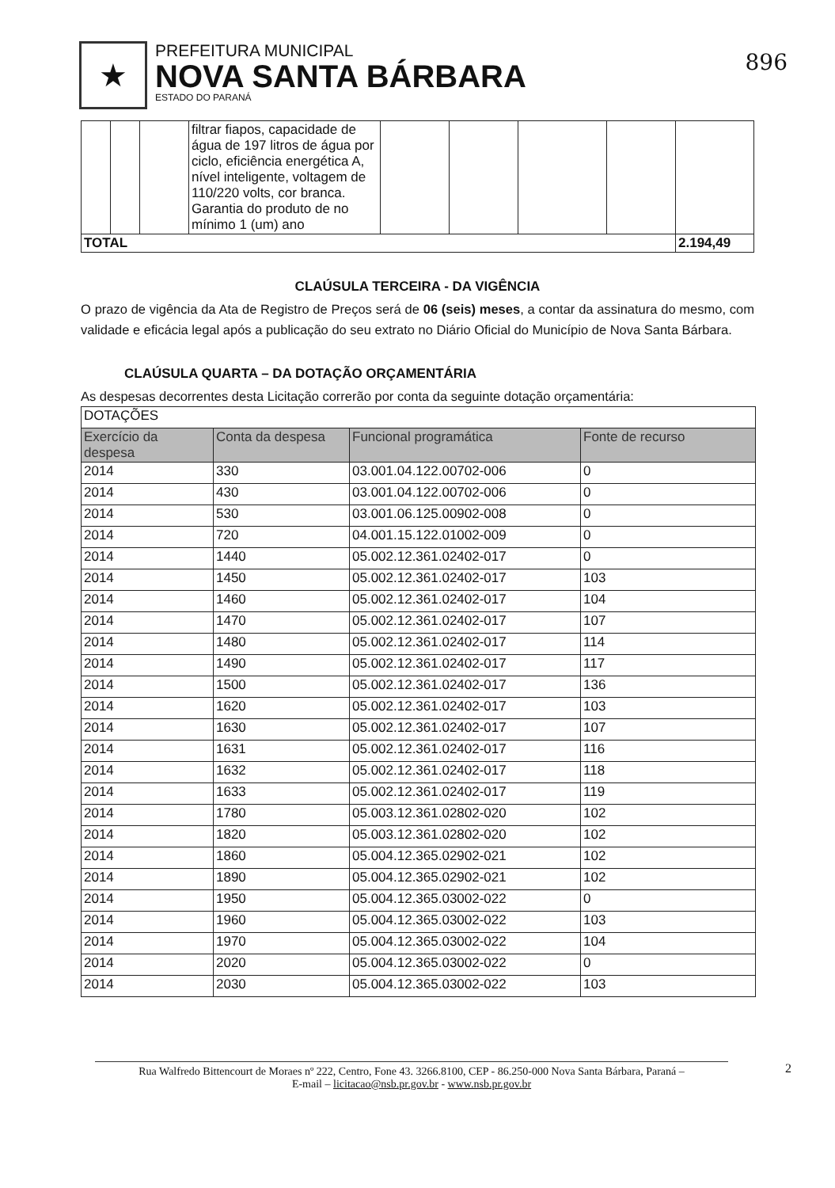★
PREFEITURA MUNICIPAL
NOVA SANTA BÁRBARA
ESTADO DO PARANÁ
896
| | | | filtrar fiapos, capacidade de água de 197 litros de água por ciclo, eficiência energética A, nível inteligente, voltagem de 110/220 volts, cor branca. Garantia do produto de no mínimo 1 (um) ano | | | | | |
| TOTAL | | | | | | | | 2.194,49 |
CLAÚSULA TERCEIRA - DA VIGÊNCIA
O prazo de vigência da Ata de Registro de Preços será de 06 (seis) meses, a contar da assinatura do mesmo, com validade e eficácia legal após a publicação do seu extrato no Diário Oficial do Município de Nova Santa Bárbara.
CLAÚSULA QUARTA – DA DOTAÇÃO ORÇAMENTÁRIA
As despesas decorrentes desta Licitação correrão por conta da seguinte dotação orçamentária:
| DOTAÇÕES | | | |
| Exercício da despesa | Conta da despesa | Funcional programática | Fonte de recurso |
| 2014 | 330 | 03.001.04.122.00702-006 | 0 |
| 2014 | 430 | 03.001.04.122.00702-006 | 0 |
| 2014 | 530 | 03.001.06.125.00902-008 | 0 |
| 2014 | 720 | 04.001.15.122.01002-009 | 0 |
| 2014 | 1440 | 05.002.12.361.02402-017 | 0 |
| 2014 | 1450 | 05.002.12.361.02402-017 | 103 |
| 2014 | 1460 | 05.002.12.361.02402-017 | 104 |
| 2014 | 1470 | 05.002.12.361.02402-017 | 107 |
| 2014 | 1480 | 05.002.12.361.02402-017 | 114 |
| 2014 | 1490 | 05.002.12.361.02402-017 | 117 |
| 2014 | 1500 | 05.002.12.361.02402-017 | 136 |
| 2014 | 1620 | 05.002.12.361.02402-017 | 103 |
| 2014 | 1630 | 05.002.12.361.02402-017 | 107 |
| 2014 | 1631 | 05.002.12.361.02402-017 | 116 |
| 2014 | 1632 | 05.002.12.361.02402-017 | 118 |
| 2014 | 1633 | 05.002.12.361.02402-017 | 119 |
| 2014 | 1780 | 05.003.12.361.02802-020 | 102 |
| 2014 | 1820 | 05.003.12.361.02802-020 | 102 |
| 2014 | 1860 | 05.004.12.365.02902-021 | 102 |
| 2014 | 1890 | 05.004.12.365.02902-021 | 102 |
| 2014 | 1950 | 05.004.12.365.03002-022 | 0 |
| 2014 | 1960 | 05.004.12.365.03002-022 | 103 |
| 2014 | 1970 | 05.004.12.365.03002-022 | 104 |
| 2014 | 2020 | 05.004.12.365.03002-022 | 0 |
| 2014 | 2030 | 05.004.12.365.03002-022 | 103 |
Rua Walfredo Bittencourt de Moraes nº 222, Centro, Fone 43. 3266.8100, CEP - 86.250-000 Nova Santa Bárbara, Paraná –
E-mail – licitacao@nsb.pr.gov.br - www.nsb.pr.gov.br
2